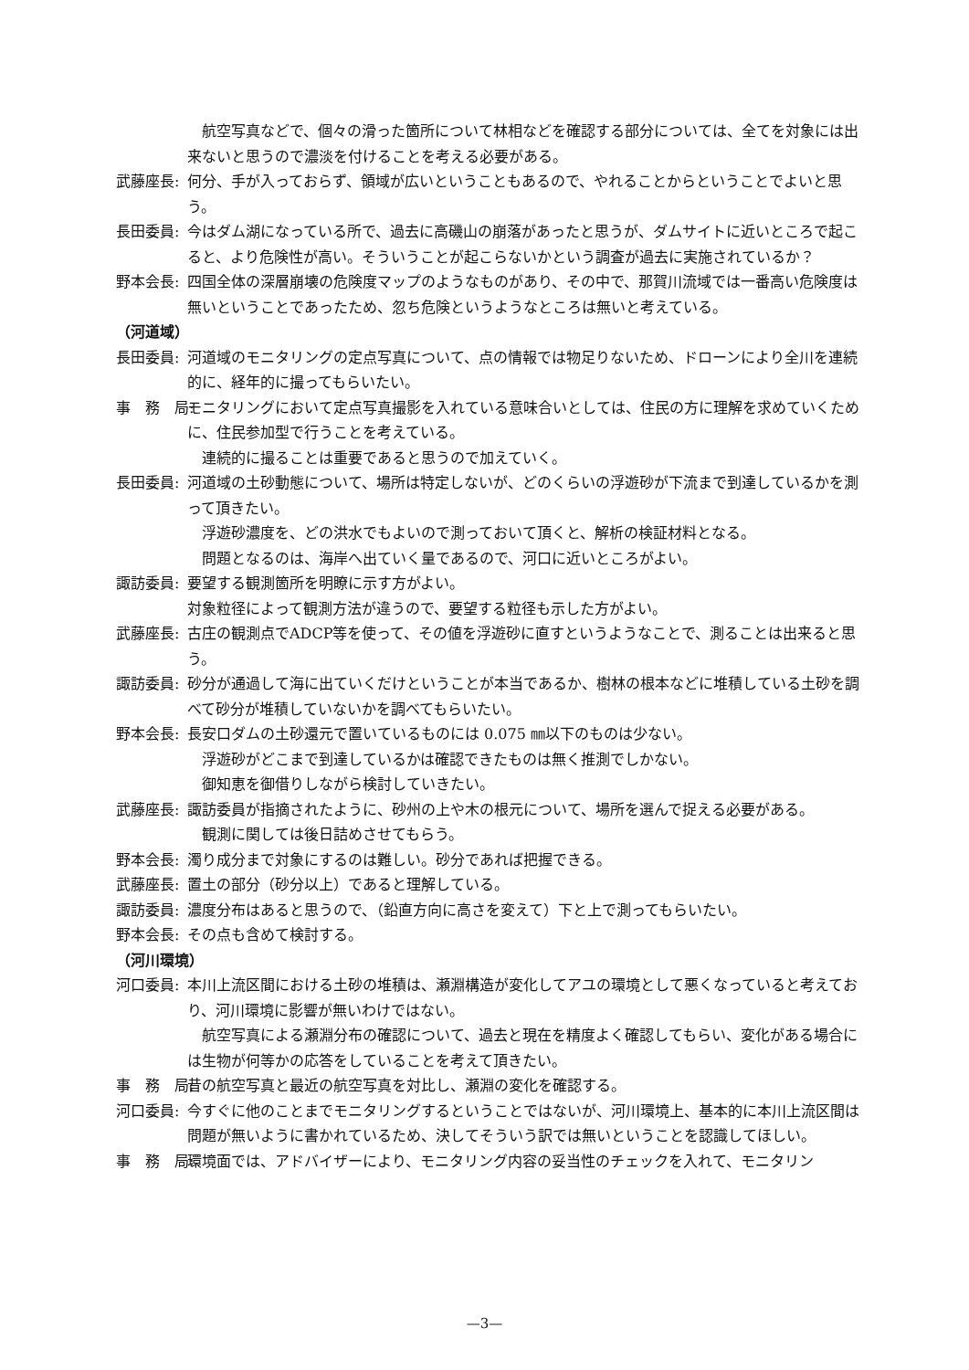航空写真などで、個々の滑った箇所について林相などを確認する部分については、全てを対象には出来ないと思うので濃淡を付けることを考える必要がある。
武藤座長: 何分、手が入っておらず、領域が広いということもあるので、やれることからということでよいと思う。
長田委員: 今はダム湖になっている所で、過去に高磯山の崩落があったと思うが、ダムサイトに近いところで起こると、より危険性が高い。そういうことが起こらないかという調査が過去に実施されているか？
野本会長: 四国全体の深層崩壊の危険度マップのようなものがあり、その中で、那賀川流域では一番高い危険度は無いということであったため、忽ち危険というようなところは無いと考えている。
（河道域）
長田委員: 河道域のモニタリングの定点写真について、点の情報では物足りないため、ドローンにより全川を連続的に、経年的に撮ってもらいたい。
事　務　局: モニタリングにおいて定点写真撮影を入れている意味合いとしては、住民の方に理解を求めていくために、住民参加型で行うことを考えている。
連続的に撮ることは重要であると思うので加えていく。
長田委員: 河道域の土砂動態について、場所は特定しないが、どのくらいの浮遊砂が下流まで到達しているかを測って頂きたい。
浮遊砂濃度を、どの洪水でもよいので測っておいて頂くと、解析の検証材料となる。
問題となるのは、海岸へ出ていく量であるので、河口に近いところがよい。
諏訪委員: 要望する観測箇所を明瞭に示す方がよい。
対象粒径によって観測方法が違うので、要望する粒径も示した方がよい。
武藤座長: 古庄の観測点でADCP等を使って、その値を浮遊砂に直すというようなことで、測ることは出来ると思う。
諏訪委員: 砂分が通過して海に出ていくだけということが本当であるか、樹林の根本などに堆積している土砂を調べて砂分が堆積していないかを調べてもらいたい。
野本会長: 長安口ダムの土砂還元で置いているものには 0.075 ㎜以下のものは少ない。
浮遊砂がどこまで到達しているかは確認できたものは無く推測でしかない。
御知恵を御借りしながら検討していきたい。
武藤座長: 諏訪委員が指摘されたように、砂州の上や木の根元について、場所を選んで捉える必要がある。
観測に関しては後日詰めさせてもらう。
野本会長: 濁り成分まで対象にするのは難しい。砂分であれば把握できる。
武藤座長: 置土の部分（砂分以上）であると理解している。
諏訪委員: 濃度分布はあると思うので、（鉛直方向に高さを変えて）下と上で測ってもらいたい。
野本会長: その点も含めて検討する。
（河川環境）
河口委員: 本川上流区間における土砂の堆積は、瀬淵構造が変化してアユの環境として悪くなっていると考えており、河川環境に影響が無いわけではない。
航空写真による瀬淵分布の確認について、過去と現在を精度よく確認してもらい、変化がある場合には生物が何等かの応答をしていることを考えて頂きたい。
事　務　局: 昔の航空写真と最近の航空写真を対比し、瀬淵の変化を確認する。
河口委員: 今すぐに他のことまでモニタリングするということではないが、河川環境上、基本的に本川上流区間は問題が無いように書かれているため、決してそういう訳では無いということを認識してほしい。
事　務　局: 環境面では、アドバイザーにより、モニタリング内容の妥当性のチェックを入れて、モニタリン
—3—